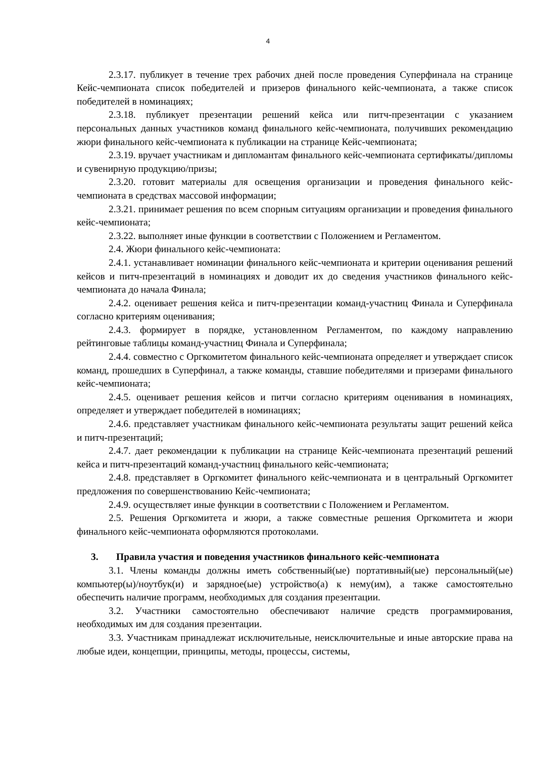4
2.3.17. публикует в течение трех рабочих дней после проведения Суперфинала на странице Кейс-чемпионата список победителей и призеров финального кейс-чемпионата, а также список победителей в номинациях;
2.3.18. публикует презентации решений кейса или питч-презентации с указанием персональных данных участников команд финального кейс-чемпионата, получивших рекомендацию жюри финального кейс-чемпионата к публикации на странице Кейс-чемпионата;
2.3.19. вручает участникам и дипломантам финального кейс-чемпионата сертификаты/дипломы и сувенирную продукцию/призы;
2.3.20. готовит материалы для освещения организации и проведения финального кейс-чемпионата в средствах массовой информации;
2.3.21. принимает решения по всем спорным ситуациям организации и проведения финального кейс-чемпионата;
2.3.22. выполняет иные функции в соответствии с Положением и Регламентом.
2.4. Жюри финального кейс-чемпионата:
2.4.1. устанавливает номинации финального кейс-чемпионата и критерии оценивания решений кейсов и питч-презентаций в номинациях и доводит их до сведения участников финального кейс-чемпионата до начала Финала;
2.4.2. оценивает решения кейса и питч-презентации команд-участниц Финала и Суперфинала согласно критериям оценивания;
2.4.3. формирует в порядке, установленном Регламентом, по каждому направлению рейтинговые таблицы команд-участниц Финала и Суперфинала;
2.4.4. совместно с Оргкомитетом финального кейс-чемпионата определяет и утверждает список команд, прошедших в Суперфинал, а также команды, ставшие победителями и призерами финального кейс-чемпионата;
2.4.5. оценивает решения кейсов и питчи согласно критериям оценивания в номинациях, определяет и утверждает победителей в номинациях;
2.4.6. представляет участникам финального кейс-чемпионата результаты защит решений кейса и питч-презентаций;
2.4.7. дает рекомендации к публикации на странице Кейс-чемпионата презентаций решений кейса и питч-презентаций команд-участниц финального кейс-чемпионата;
2.4.8. представляет в Оргкомитет финального кейс-чемпионата и в центральный Оргкомитет предложения по совершенствованию Кейс-чемпионата;
2.4.9. осуществляет иные функции в соответствии с Положением и Регламентом.
2.5. Решения Оргкомитета и жюри, а также совместные решения Оргкомитета и жюри финального кейс-чемпионата оформляются протоколами.
3. Правила участия и поведения участников финального кейс-чемпионата
3.1. Члены команды должны иметь собственный(ые) портативный(ые) персональный(ые) компьютер(ы)/ноутбук(и) и зарядное(ые) устройство(а) к нему(им), а также самостоятельно обеспечить наличие программ, необходимых для создания презентации.
3.2. Участники самостоятельно обеспечивают наличие средств программирования, необходимых им для создания презентации.
3.3. Участникам принадлежат исключительные, неисключительные и иные авторские права на любые идеи, концепции, принципы, методы, процессы, системы,